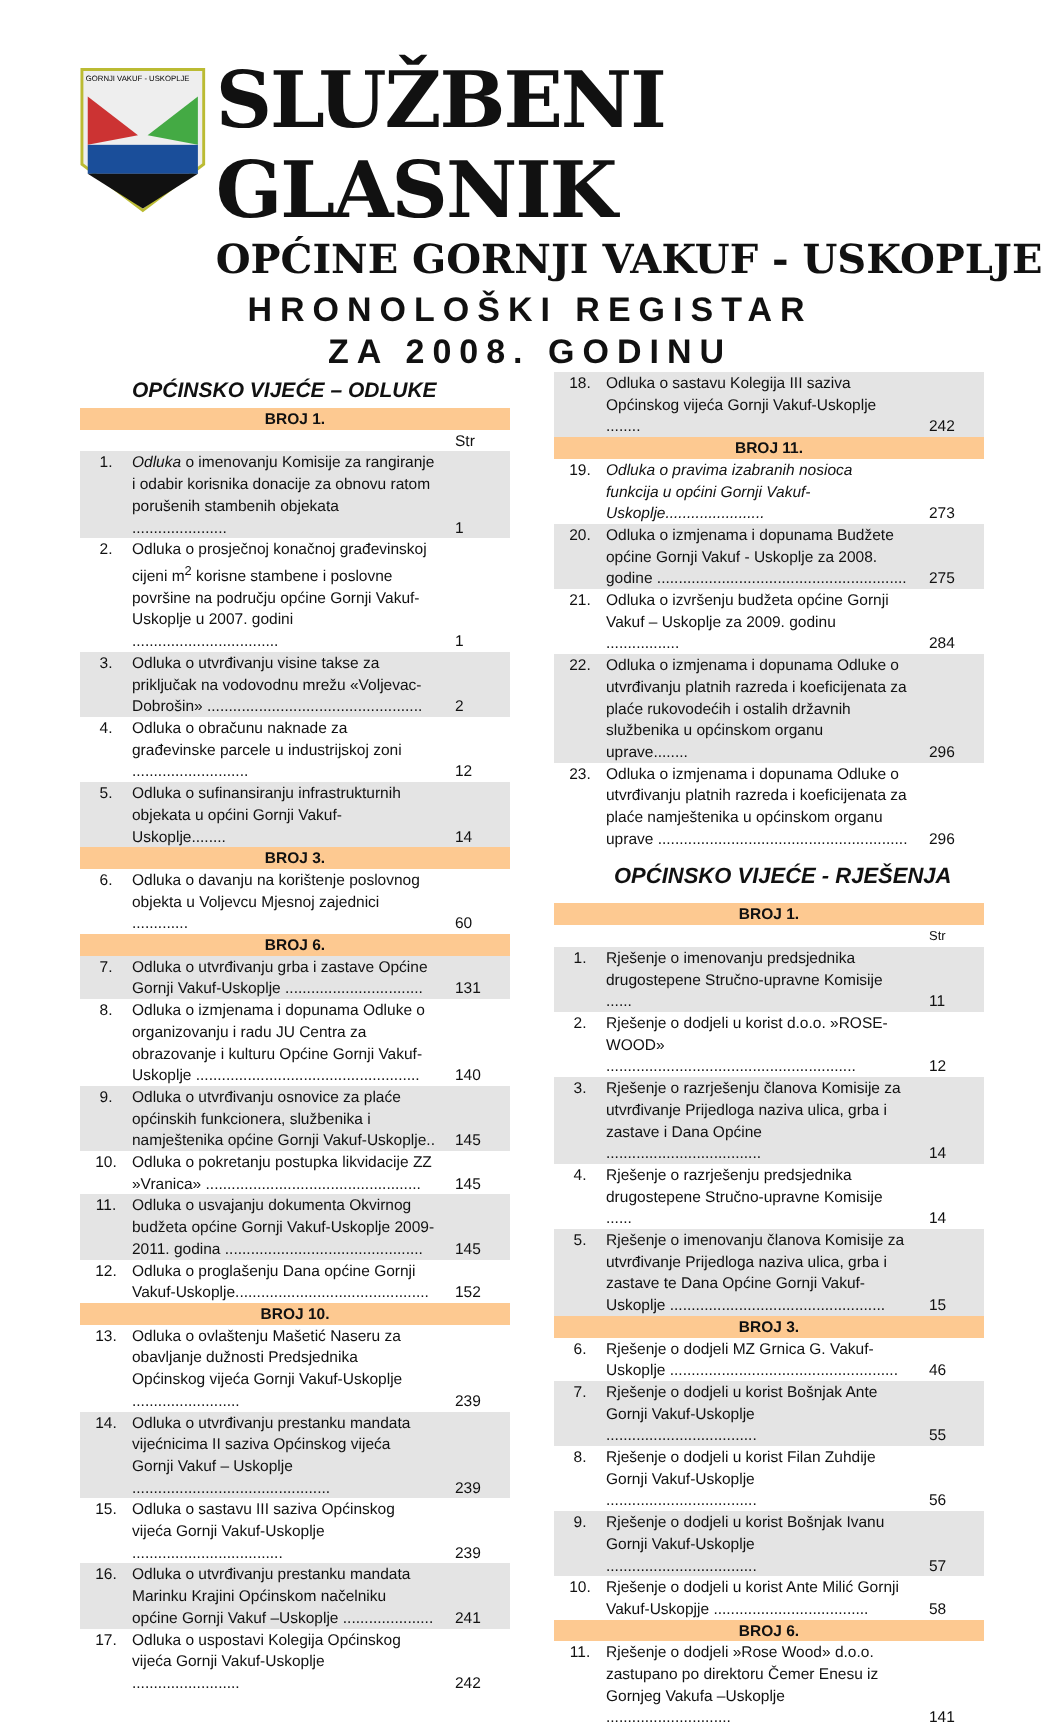GORNJI VAKUF - USKOPLJE
SLUŽBENI GLASNIK
OPĆINE GORNJI VAKUF - USKOPLJE
HRONOLOŠKI REGISTAR
ZA 2008. GODINU
OPĆINSKO VIJEĆE – ODLUKE
| BROJ 1. | | |
| | | Str |
| 1. | Odluka o imenovanju Komisije za rangiranje i odabir korisnika donacije za obnovu ratom porušenih stambenih objekata ...................... | 1 |
| 2. | Odluka o prosječnoj konačnoj građevinskoj cijeni m<sup>2</sup> korisne stambene i poslovne površine na području općine Gornji Vakuf-Uskoplje u 2007. godini .................................. | 1 |
| 3. | Odluka o utvrđivanju visine takse za priključak na vodovodnu mrežu «Voljevac-Dobrošin» .................................................. | 2 |
| 4. | Odluka o obračunu naknade za građevinske parcele u industrijskoj zoni ........................... | 12 |
| 5. | Odluka o sufinansiranju infrastrukturnih objekata u općini Gornji Vakuf-Uskoplje........ | 14 |
| BROJ 3. | | |
| 6. | Odluka o davanju na korištenje poslovnog objekta u Voljevcu Mjesnoj zajednici ............. | 60 |
| BROJ 6. | | |
| 7. | Odluka o utvrđivanju grba i zastave Općine Gornji Vakuf-Uskoplje ................................ | 131 |
| 8. | Odluka o izmjenama i dopunama Odluke o organizovanju i radu JU Centra za obrazovanje i kulturu Općine Gornji Vakuf-Uskoplje .................................................... | 140 |
| 9. | Odluka o utvrđivanju osnovice za plaće općinskih funkcionera, službenika i namještenika općine Gornji Vakuf-Uskoplje.. | 145 |
| 10. | Odluka o pokretanju postupka likvidacije ZZ »Vranica» .................................................. | 145 |
| 11. | Odluka o usvajanju dokumenta Okvirnog budžeta općine Gornji Vakuf-Uskoplje 2009-2011. godina .............................................. | 145 |
| 12. | Odluka o proglašenju Dana općine Gornji Vakuf-Uskoplje............................................. | 152 |
| BROJ 10. | | |
| 13. | Odluka o ovlaštenju Mašetić Naseru za obavljanje dužnosti Predsjednika Općinskog vijeća Gornji Vakuf-Uskoplje ......................... | 239 |
| 14. | Odluka o utvrđivanju prestanku mandata vijećnicima II saziva Općinskog vijeća Gornji Vakuf – Uskoplje .............................................. | 239 |
| 15. | Odluka o sastavu III saziva Općinskog vijeća Gornji Vakuf-Uskoplje ................................... | 239 |
| 16. | Odluka o utvrđivanju prestanku mandata Marinku Krajini Općinskom načelniku općine Gornji Vakuf –Uskoplje ..................... | 241 |
| 17. | Odluka o uspostavi Kolegija Općinskog vijeća Gornji Vakuf-Uskoplje ......................... | 242 |
| 18. | Odluka o sastavu Kolegija III saziva Općinskog vijeća Gornji Vakuf-Uskoplje ........ | 242 |
| BROJ 11. | | |
| 19. | Odluka o pravima izabranih nosioca funkcija u općini Gornji Vakuf- Uskoplje....................... | 273 |
| 20. | Odluka o izmjenama i dopunama Budžete općine Gornji Vakuf - Uskoplje za 2008. godine .......................................................... | 275 |
| 21. | Odluka o izvršenju budžeta općine Gornji Vakuf – Uskoplje za 2009. godinu ................. | 284 |
| 22. | Odluka o izmjenama i dopunama Odluke o utvrđivanju platnih razreda i koeficijenata za plaće rukovodećih i ostalih državnih službenika u općinskom organu uprave........ | 296 |
| 23. | Odluka o izmjenama i dopunama Odluke o utvrđivanju platnih razreda i koeficijenata za plaće namještenika u općinskom organu uprave .......................................................... | 296 |
OPĆINSKO VIJEĆE - RJEŠENJA
| BROJ 1. | | |
| | | Str |
| 1. | Rješenje o imenovanju predsjednika drugostepene Stručno-upravne Komisije ...... | 11 |
| 2. | Rješenje o dodjeli u korist d.o.o. »ROSE-WOOD» .......................................................... | 12 |
| 3. | Rješenje o razrješenju članova Komisije za utvrđivanje Prijedloga naziva ulica, grba i zastave i Dana Općine .................................... | 14 |
| 4. | Rješenje o razrješenju predsjednika drugostepene Stručno-upravne Komisije ...... | 14 |
| 5. | Rješenje o imenovanju članova Komisije za utvrđivanje Prijedloga naziva ulica, grba i zastave te Dana Općine Gornji Vakuf-Uskoplje .................................................. | 15 |
| BROJ 3. | | |
| 6. | Rješenje o dodjeli MZ Grnica G. Vakuf-Uskoplje ..................................................... | 46 |
| 7. | Rješenje o dodjeli u korist Bošnjak Ante Gornji Vakuf-Uskoplje ................................... | 55 |
| 8. | Rješenje o dodjeli u korist Filan Zuhdije Gornji Vakuf-Uskoplje ................................... | 56 |
| 9. | Rješenje o dodjeli u korist Bošnjak Ivanu Gornji Vakuf-Uskoplje ................................... | 57 |
| 10. | Rješenje o dodjeli u korist Ante Milić Gornji Vakuf-Uskopjje .................................... | 58 |
| BROJ 6. | | |
| 11. | Rješenje o dodjeli »Rose Wood» d.o.o. zastupano po direktoru Čemer Enesu iz Gornjeg Vakufa –Uskoplje ............................. | 141 |